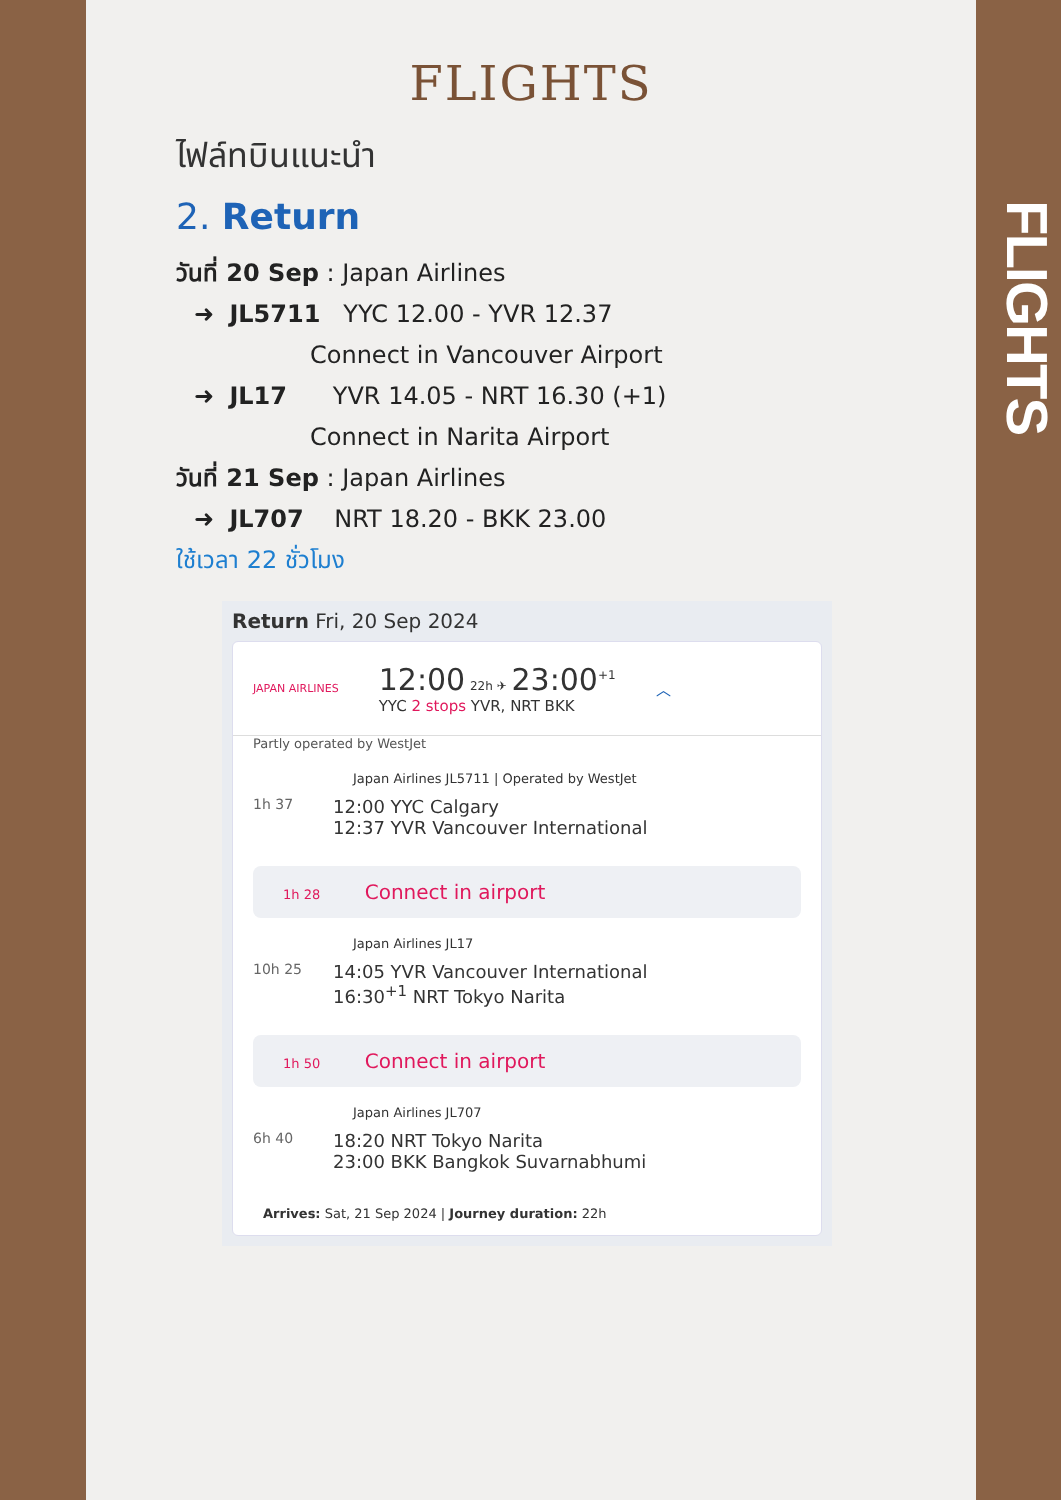FLIGHTS
ไฟล์ทบินแนะนำ
2. Return
วันที่ 20 Sep : Japan Airlines
➜ JL5711 YYC 12.00 - YVR 12.37
Connect in Vancouver Airport
➜ JL17 YVR 14.05 - NRT 16.30 (+1)
Connect in Narita Airport
วันที่ 21 Sep : Japan Airlines
➜ JL707 NRT 18.20 - BKK 23.00
ใช้เวลา 22 ชั่วโมง
Return Fri, 20 Sep 2024
JAPAN AIRLINES
12:00 22h ✈ 23:00<sup>+1</sup>
YYC 2 stops YVR, NRT BKK
︿
Partly operated by WestJet
Japan Airlines JL5711 | Operated by WestJet
1h 37 12:00 YYC Calgary
12:37 YVR Vancouver International
1h 28 Connect in airport
Japan Airlines JL17
10h 25 14:05 YVR Vancouver International
16:30<sup>+1</sup> NRT Tokyo Narita
1h 50 Connect in airport
Japan Airlines JL707
6h 40 18:20 NRT Tokyo Narita
23:00 BKK Bangkok Suvarnabhumi
Arrives: Sat, 21 Sep 2024 | Journey duration: 22h
FLIGHTS